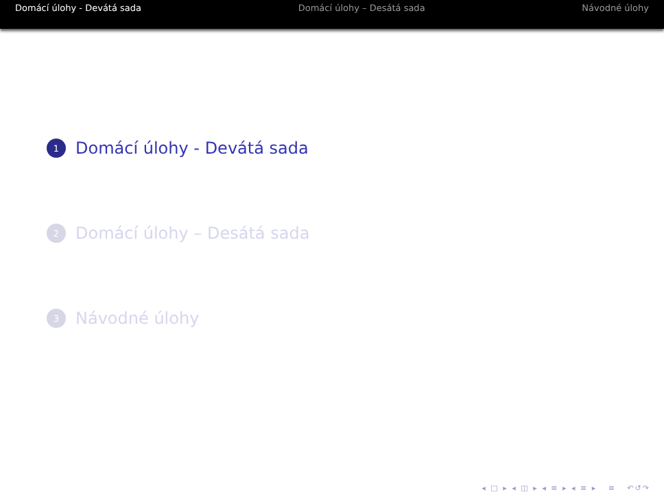Domácí úlohy - Devátá sada Domácí úlohy – Desátá sada Návodné úlohy
1
Domácí úlohy - Devátá sada
2
Domácí úlohy – Desátá sada
3
Návodné úlohy
◂ □ ▸ ◂ ◫ ▸ ◂ ≡ ▸ ◂ ≡ ▸ ≡ ↶↺↷